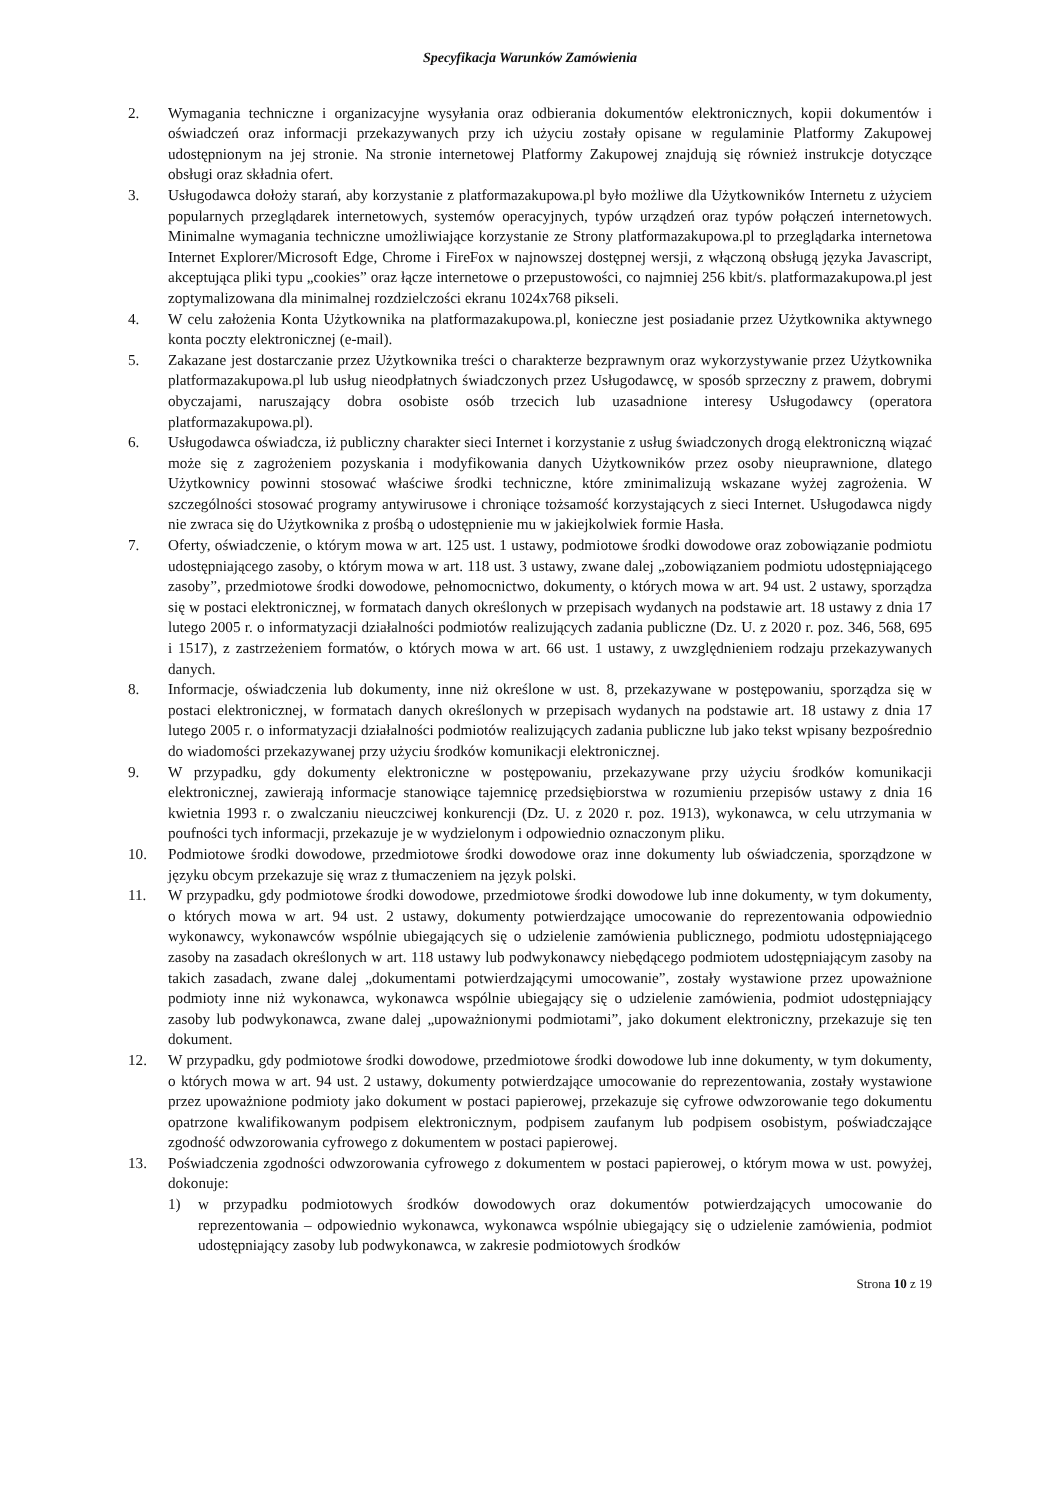Specyfikacja Warunków Zamówienia
2. Wymagania techniczne i organizacyjne wysyłania oraz odbierania dokumentów elektronicznych, kopii dokumentów i oświadczeń oraz informacji przekazywanych przy ich użyciu zostały opisane w regulaminie Platformy Zakupowej udostępnionym na jej stronie. Na stronie internetowej Platformy Zakupowej znajdują się również instrukcje dotyczące obsługi oraz składnia ofert.
3. Usługodawca dołoży starań, aby korzystanie z platformazakupowa.pl było możliwe dla Użytkowników Internetu z użyciem popularnych przeglądarek internetowych, systemów operacyjnych, typów urządzeń oraz typów połączeń internetowych. Minimalne wymagania techniczne umożliwiające korzystanie ze Strony platformazakupowa.pl to przeglądarka internetowa Internet Explorer/Microsoft Edge, Chrome i FireFox w najnowszej dostępnej wersji, z włączoną obsługą języka Javascript, akceptująca pliki typu „cookies” oraz łącze internetowe o przepustowości, co najmniej 256 kbit/s. platformazakupowa.pl jest zoptymalizowana dla minimalnej rozdzielczości ekranu 1024x768 pikseli.
4. W celu założenia Konta Użytkownika na platformazakupowa.pl, konieczne jest posiadanie przez Użytkownika aktywnego konta poczty elektronicznej (e-mail).
5. Zakazane jest dostarczanie przez Użytkownika treści o charakterze bezprawnym oraz wykorzystywanie przez Użytkownika platformazakupowa.pl lub usług nieodpłatnych świadczonych przez Usługodawcę, w sposób sprzeczny z prawem, dobrymi obyczajami, naruszający dobra osobiste osób trzecich lub uzasadnione interesy Usługodawcy (operatora platformazakupowa.pl).
6. Usługodawca oświadcza, iż publiczny charakter sieci Internet i korzystanie z usług świadczonych drogą elektroniczną wiązać może się z zagrożeniem pozyskania i modyfikowania danych Użytkowników przez osoby nieuprawnione, dlatego Użytkownicy powinni stosować właściwe środki techniczne, które zminimalizują wskazane wyżej zagrożenia. W szczególności stosować programy antywirusowe i chroniące tożsamość korzystających z sieci Internet. Usługodawca nigdy nie zwraca się do Użytkownika z prośbą o udostępnienie mu w jakiejkolwiek formie Hasła.
7. Oferty, oświadczenie, o którym mowa w art. 125 ust. 1 ustawy, podmiotowe środki dowodowe oraz zobowiązanie podmiotu udostępniającego zasoby, o którym mowa w art. 118 ust. 3 ustawy, zwane dalej „zobowiązaniem podmiotu udostępniającego zasoby”, przedmiotowe środki dowodowe, pełnomocnictwo, dokumenty, o których mowa w art. 94 ust. 2 ustawy, sporządza się w postaci elektronicznej, w formatach danych określonych w przepisach wydanych na podstawie art. 18 ustawy z dnia 17 lutego 2005 r. o informatyzacji działalności podmiotów realizujących zadania publiczne (Dz. U. z 2020 r. poz. 346, 568, 695 i 1517), z zastrzeżeniem formatów, o których mowa w art. 66 ust. 1 ustawy, z uwzględnieniem rodzaju przekazywanych danych.
8. Informacje, oświadczenia lub dokumenty, inne niż określone w ust. 8, przekazywane w postępowaniu, sporządza się w postaci elektronicznej, w formatach danych określonych w przepisach wydanych na podstawie art. 18 ustawy z dnia 17 lutego 2005 r. o informatyzacji działalności podmiotów realizujących zadania publiczne lub jako tekst wpisany bezpośrednio do wiadomości przekazywanej przy użyciu środków komunikacji elektronicznej.
9. W przypadku, gdy dokumenty elektroniczne w postępowaniu, przekazywane przy użyciu środków komunikacji elektronicznej, zawierają informacje stanowiące tajemnicę przedsiębiorstwa w rozumieniu przepisów ustawy z dnia 16 kwietnia 1993 r. o zwalczaniu nieuczciwej konkurencji (Dz. U. z 2020 r. poz. 1913), wykonawca, w celu utrzymania w poufności tych informacji, przekazuje je w wydzielonym i odpowiednio oznaczonym pliku.
10. Podmiotowe środki dowodowe, przedmiotowe środki dowodowe oraz inne dokumenty lub oświadczenia, sporządzone w języku obcym przekazuje się wraz z tłumaczeniem na język polski.
11. W przypadku, gdy podmiotowe środki dowodowe, przedmiotowe środki dowodowe lub inne dokumenty, w tym dokumenty, o których mowa w art. 94 ust. 2 ustawy, dokumenty potwierdzające umocowanie do reprezentowania odpowiednio wykonawcy, wykonawców wspólnie ubiegających się o udzielenie zamówienia publicznego, podmiotu udostępniającego zasoby na zasadach określonych w art. 118 ustawy lub podwykonawcy niebędącego podmiotem udostępniającym zasoby na takich zasadach, zwane dalej „dokumentami potwierdzającymi umocowanie”, zostały wystawione przez upoważnione podmioty inne niż wykonawca, wykonawca wspólnie ubiegający się o udzielenie zamówienia, podmiot udostępniający zasoby lub podwykonawca, zwane dalej „upoważnionymi podmiotami”, jako dokument elektroniczny, przekazuje się ten dokument.
12. W przypadku, gdy podmiotowe środki dowodowe, przedmiotowe środki dowodowe lub inne dokumenty, w tym dokumenty, o których mowa w art. 94 ust. 2 ustawy, dokumenty potwierdzające umocowanie do reprezentowania, zostały wystawione przez upoważnione podmioty jako dokument w postaci papierowej, przekazuje się cyfrowe odwzorowanie tego dokumentu opatrzone kwalifikowanym podpisem elektronicznym, podpisem zaufanym lub podpisem osobistym, poświadczające zgodność odwzorowania cyfrowego z dokumentem w postaci papierowej.
13. Poświadczenia zgodności odwzorowania cyfrowego z dokumentem w postaci papierowej, o którym mowa w ust. powyżej, dokonuje:
1) w przypadku podmiotowych środków dowodowych oraz dokumentów potwierdzających umocowanie do reprezentowania – odpowiednio wykonawca, wykonawca wspólnie ubiegający się o udzielenie zamówienia, podmiot udostępniający zasoby lub podwykonawca, w zakresie podmiotowych środków
Strona 10 z 19